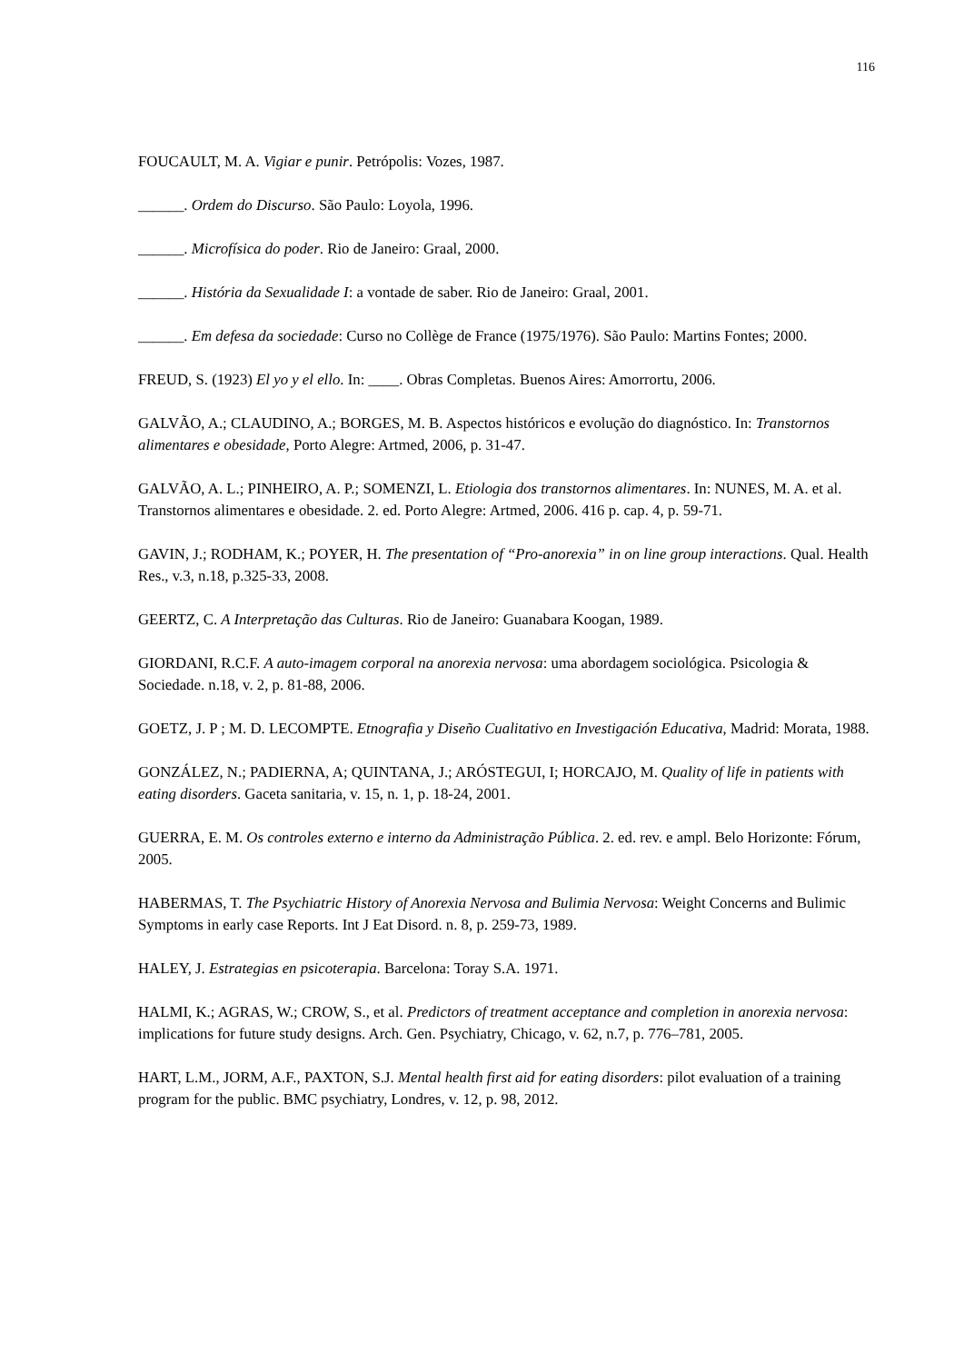116
FOUCAULT, M. A. Vigiar e punir. Petrópolis: Vozes, 1987.
______. Ordem do Discurso. São Paulo: Loyola, 1996.
______. Microfísica do poder. Rio de Janeiro: Graal, 2000.
______. História da Sexualidade I: a vontade de saber. Rio de Janeiro: Graal, 2001.
______. Em defesa da sociedade: Curso no Collège de France (1975/1976). São Paulo: Martins Fontes; 2000.
FREUD, S. (1923) El yo y el ello. In: ____. Obras Completas. Buenos Aires: Amorrortu, 2006.
GALVÃO, A.; CLAUDINO, A.; BORGES, M. B. Aspectos históricos e evolução do diagnóstico. In: Transtornos alimentares e obesidade, Porto Alegre: Artmed, 2006, p. 31-47.
GALVÃO, A. L.; PINHEIRO, A. P.; SOMENZI, L. Etiologia dos transtornos alimentares. In: NUNES, M. A. et al. Transtornos alimentares e obesidade. 2. ed. Porto Alegre: Artmed, 2006. 416 p. cap. 4, p. 59-71.
GAVIN, J.; RODHAM, K.; POYER, H. The presentation of “Pro-anorexia” in on line group interactions. Qual. Health Res., v.3, n.18, p.325-33, 2008.
GEERTZ, C. A Interpretação das Culturas. Rio de Janeiro: Guanabara Koogan, 1989.
GIORDANI, R.C.F. A auto-imagem corporal na anorexia nervosa: uma abordagem sociológica. Psicologia & Sociedade. n.18, v. 2, p. 81-88, 2006.
GOETZ, J. P ; M. D. LECOMPTE. Etnografia y Diseño Cualitativo en Investigación Educativa, Madrid: Morata, 1988.
GONZÁLEZ, N.; PADIERNA, A; QUINTANA, J.; ARÓSTEGUI, I; HORCAJO, M. Quality of life in patients with eating disorders. Gaceta sanitaria, v. 15, n. 1, p. 18-24, 2001.
GUERRA, E. M. Os controles externo e interno da Administração Pública. 2. ed. rev. e ampl. Belo Horizonte: Fórum, 2005.
HABERMAS, T. The Psychiatric History of Anorexia Nervosa and Bulimia Nervosa: Weight Concerns and Bulimic Symptoms in early case Reports. Int J Eat Disord. n. 8, p. 259-73, 1989.
HALEY, J. Estrategias en psicoterapia. Barcelona: Toray S.A. 1971.
HALMI, K.; AGRAS, W.; CROW, S., et al. Predictors of treatment acceptance and completion in anorexia nervosa: implications for future study designs. Arch. Gen. Psychiatry, Chicago, v. 62, n.7, p. 776–781, 2005.
HART, L.M., JORM, A.F., PAXTON, S.J. Mental health first aid for eating disorders: pilot evaluation of a training program for the public. BMC psychiatry, Londres, v. 12, p. 98, 2012.